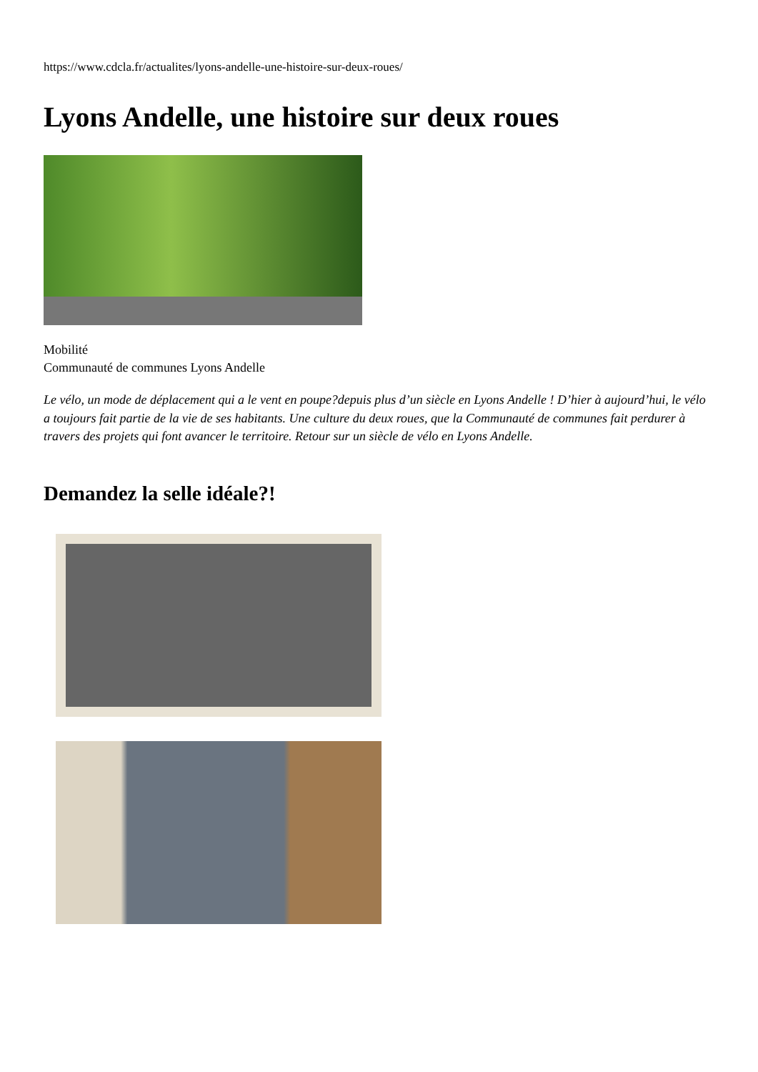https://www.cdcla.fr/actualites/lyons-andelle-une-histoire-sur-deux-roues/
Lyons Andelle, une histoire sur deux roues
Mobilité
Communauté de communes Lyons Andelle
Le vélo, un mode de déplacement qui a le vent en poupe?depuis plus d’un siècle en Lyons Andelle ! D’hier à aujourd’hui, le vélo a toujours fait partie de la vie de ses habitants. Une culture du deux roues, que la Communauté de communes fait perdurer à travers des projets qui font avancer le territoire. Retour sur un siècle de vélo en Lyons Andelle.
Demandez la selle idéale?!